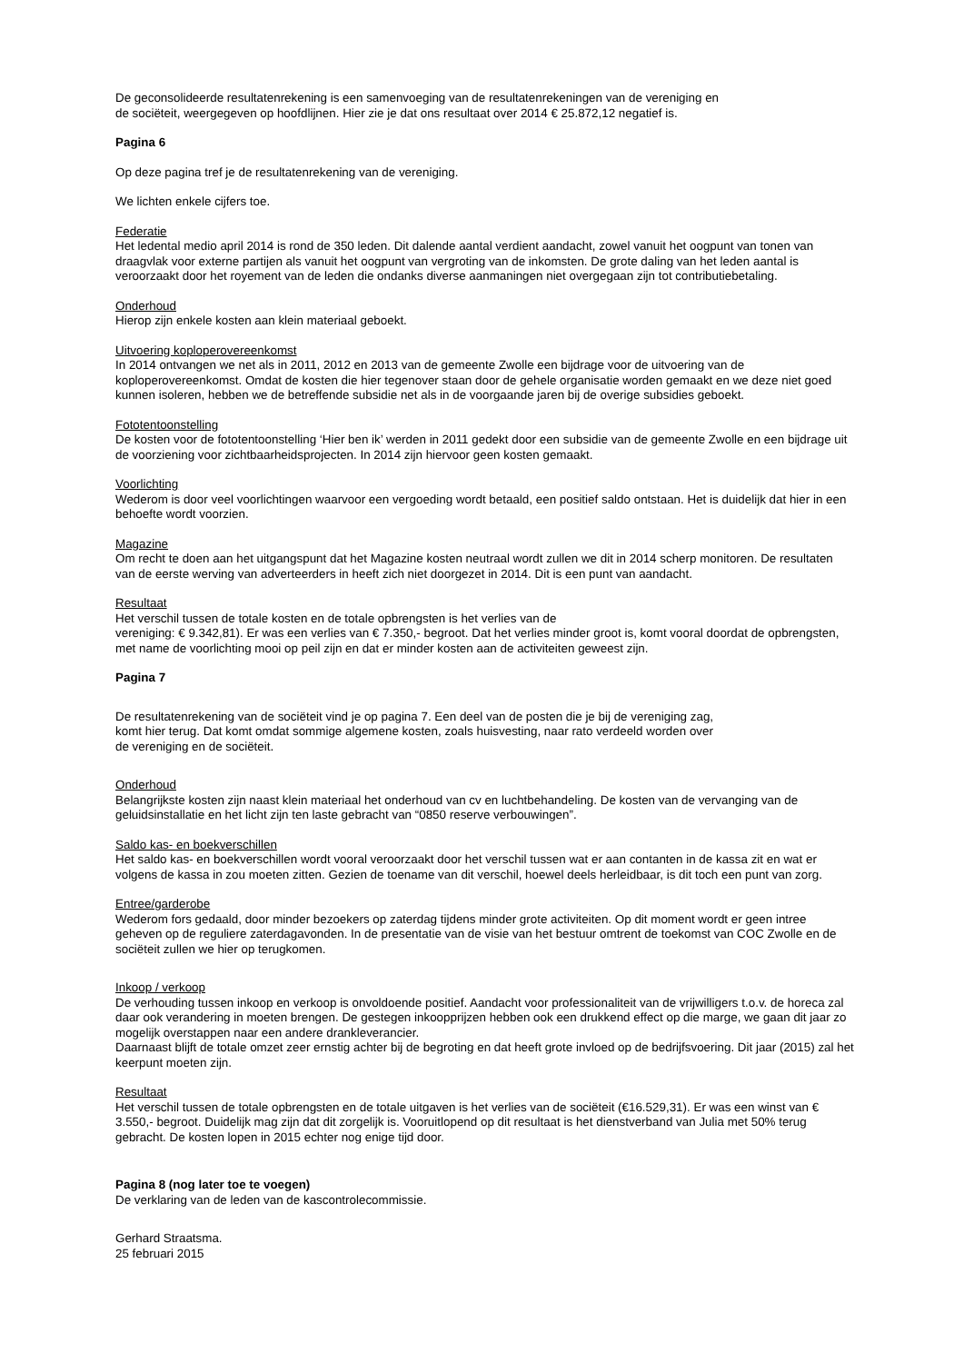De geconsolideerde resultatenrekening is een samenvoeging van de resultatenrekeningen van de vereniging en
de sociëteit, weergegeven op hoofdlijnen. Hier zie je dat ons resultaat over 2014 € 25.872,12 negatief is.
Pagina 6
Op deze pagina tref je de resultatenrekening van de vereniging.
We lichten enkele cijfers toe.
Federatie
Het ledental medio april 2014 is rond de 350 leden. Dit dalende aantal verdient aandacht, zowel vanuit het oogpunt van tonen van draagvlak voor externe partijen als vanuit het oogpunt van vergroting van de inkomsten. De grote daling van het leden aantal is veroorzaakt door het royement van de leden die ondanks diverse aanmaningen niet overgegaan zijn tot contributiebetaling.
Onderhoud
Hierop zijn enkele kosten aan klein materiaal geboekt.
Uitvoering koploperovereenkomst
In 2014 ontvangen we net als in 2011, 2012 en 2013 van de gemeente Zwolle een bijdrage voor de uitvoering van de koploperovereenkomst. Omdat de kosten die hier tegenover staan door de gehele organisatie worden gemaakt en we deze niet goed kunnen isoleren, hebben we de betreffende subsidie net als in de voorgaande jaren bij de overige subsidies geboekt.
Fototentoonstelling
De kosten voor de fototentoonstelling ‘Hier ben ik’ werden in 2011 gedekt door een subsidie van de gemeente Zwolle en een bijdrage uit de voorziening voor zichtbaarheidsprojecten. In 2014 zijn hiervoor geen kosten gemaakt.
Voorlichting
Wederom is door veel voorlichtingen waarvoor een vergoeding wordt betaald, een positief saldo ontstaan. Het is duidelijk dat hier in een behoefte wordt voorzien.
Magazine
Om recht te doen aan het uitgangspunt dat het Magazine kosten neutraal wordt zullen we dit in 2014 scherp monitoren. De resultaten van de eerste werving van adverteerders in heeft zich niet doorgezet in 2014. Dit is een punt van aandacht.
Resultaat
Het verschil tussen de totale kosten en de totale opbrengsten is het verlies van de
vereniging: € 9.342,81). Er was een verlies van € 7.350,- begroot. Dat het verlies minder groot is, komt vooral doordat de opbrengsten, met name de voorlichting mooi op peil zijn en dat er minder kosten aan de activiteiten geweest zijn.
Pagina 7
De resultatenrekening van de sociëteit vind je op pagina 7. Een deel van de posten die je bij de vereniging zag,
komt hier terug. Dat komt omdat sommige algemene kosten, zoals huisvesting, naar rato verdeeld worden over
de vereniging en de sociëteit.
Onderhoud
Belangrijkste kosten zijn naast klein materiaal het onderhoud van cv en luchtbehandeling. De kosten van de vervanging van de geluidsinstallatie en het licht zijn ten laste gebracht van “0850 reserve verbouwingen”.
Saldo kas- en boekverschillen
Het saldo kas- en boekverschillen wordt vooral veroorzaakt door het verschil tussen wat er aan contanten in de kassa zit en wat er volgens de kassa in zou moeten zitten. Gezien de toename van dit verschil, hoewel deels herleidbaar, is dit toch een punt van zorg.
Entree/garderobe
Wederom fors gedaald, door minder bezoekers op zaterdag tijdens minder grote activiteiten. Op dit moment wordt er geen intree geheven op de reguliere zaterdagavonden. In de presentatie van de visie van het bestuur omtrent de toekomst van COC Zwolle en de sociëteit zullen we hier op terugkomen.
Inkoop / verkoop
De verhouding tussen inkoop en verkoop is onvoldoende positief. Aandacht voor professionaliteit van de vrijwilligers t.o.v. de horeca zal daar ook verandering in moeten brengen. De gestegen inkoopprijzen hebben ook een drukkend effect op die marge, we gaan dit jaar zo mogelijk overstappen naar een andere drankleverancier.
Daarnaast blijft de totale omzet zeer ernstig achter bij de begroting en dat heeft grote invloed op de bedrijfsvoering. Dit jaar (2015) zal het keerpunt moeten zijn.
Resultaat
Het verschil tussen de totale opbrengsten en de totale uitgaven is het verlies van de sociëteit (€16.529,31). Er was een winst van € 3.550,- begroot. Duidelijk mag zijn dat dit zorgelijk is. Vooruitlopend op dit resultaat is het dienstverband van Julia met 50% terug gebracht. De kosten lopen in 2015 echter nog enige tijd door.
Pagina 8 (nog later toe te voegen)
De verklaring van de leden van de kascontrolecommissie.
Gerhard Straatsma.
25 februari 2015